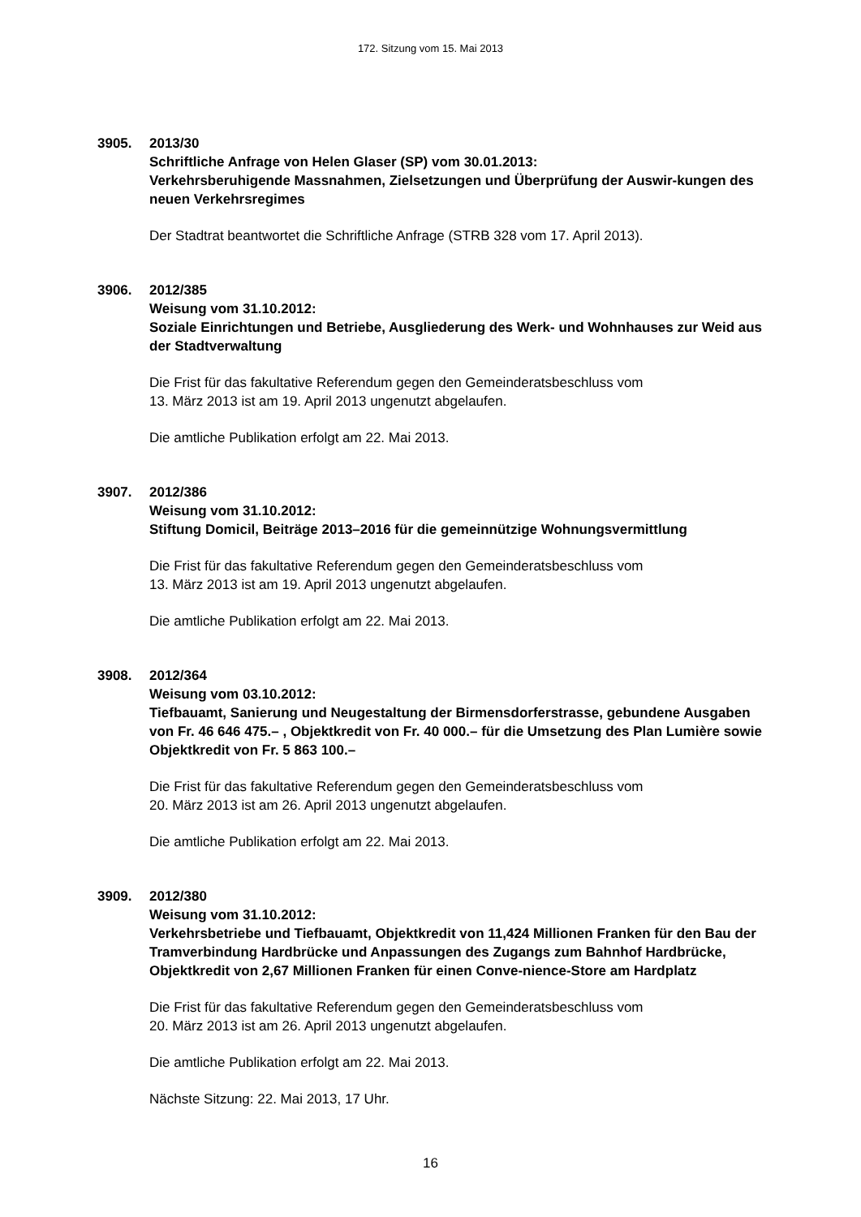172. Sitzung vom 15. Mai 2013
3905. 2013/30
Schriftliche Anfrage von Helen Glaser (SP) vom 30.01.2013:
Verkehrsberuhigende Massnahmen, Zielsetzungen und Überprüfung der Auswir-kungen des neuen Verkehrsregimes
Der Stadtrat beantwortet die Schriftliche Anfrage (STRB 328 vom 17. April 2013).
3906. 2012/385
Weisung vom 31.10.2012:
Soziale Einrichtungen und Betriebe, Ausgliederung des Werk- und Wohnhauses zur Weid aus der Stadtverwaltung
Die Frist für das fakultative Referendum gegen den Gemeinderatsbeschluss vom
13. März 2013 ist am 19. April 2013 ungenutzt abgelaufen.
Die amtliche Publikation erfolgt am 22. Mai 2013.
3907. 2012/386
Weisung vom 31.10.2012:
Stiftung Domicil, Beiträge 2013–2016 für die gemeinnützige Wohnungsvermittlung
Die Frist für das fakultative Referendum gegen den Gemeinderatsbeschluss vom
13. März 2013 ist am 19. April 2013 ungenutzt abgelaufen.
Die amtliche Publikation erfolgt am 22. Mai 2013.
3908. 2012/364
Weisung vom 03.10.2012:
Tiefbauamt, Sanierung und Neugestaltung der Birmensdorferstrasse, gebundene Ausgaben von Fr. 46 646 475.– , Objektkredit von Fr. 40 000.– für die Umsetzung des Plan Lumière sowie Objektkredit von Fr. 5 863 100.–
Die Frist für das fakultative Referendum gegen den Gemeinderatsbeschluss vom
20. März 2013 ist am 26. April 2013 ungenutzt abgelaufen.
Die amtliche Publikation erfolgt am 22. Mai 2013.
3909. 2012/380
Weisung vom 31.10.2012:
Verkehrsbetriebe und Tiefbauamt, Objektkredit von 11,424 Millionen Franken für den Bau der Tramverbindung Hardbrücke und Anpassungen des Zugangs zum Bahnhof Hardbrücke, Objektkredit von 2,67 Millionen Franken für einen Conve-nience-Store am Hardplatz
Die Frist für das fakultative Referendum gegen den Gemeinderatsbeschluss vom
20. März 2013 ist am 26. April 2013 ungenutzt abgelaufen.
Die amtliche Publikation erfolgt am 22. Mai 2013.
Nächste Sitzung: 22. Mai 2013, 17 Uhr.
16